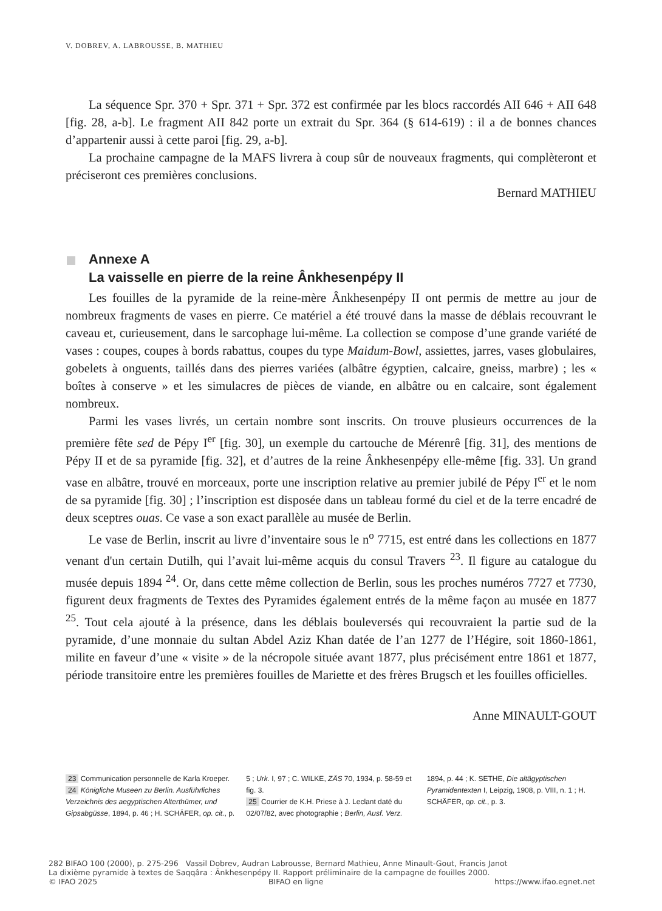V. DOBREV, A. LABROUSSE, B. MATHIEU
La séquence Spr. 370 + Spr. 371 + Spr. 372 est confirmée par les blocs raccordés AII 646 + AII 648 [fig. 28, a-b]. Le fragment AII 842 porte un extrait du Spr. 364 (§ 614-619) : il a de bonnes chances d’appartenir aussi à cette paroi [fig. 29, a-b].
La prochaine campagne de la MAFS livrera à coup sûr de nouveaux fragments, qui complèteront et préciseront ces premières conclusions.
Bernard MATHIEU
Annexe A
La vaisselle en pierre de la reine Ânkhesenpépy II
Les fouilles de la pyramide de la reine-mère Ânkhesenpépy II ont permis de mettre au jour de nombreux fragments de vases en pierre. Ce matériel a été trouvé dans la masse de déblais recouvrant le caveau et, curieusement, dans le sarcophage lui-même. La collection se compose d’une grande variété de vases : coupes, coupes à bords rabattus, coupes du type Maidum-Bowl, assiettes, jarres, vases globulaires, gobelets à onguents, taillés dans des pierres variées (albâtre égyptien, calcaire, gneiss, marbre) ; les « boîtes à conserve » et les simulacres de pièces de viande, en albâtre ou en calcaire, sont également nombreux.
Parmi les vases livrés, un certain nombre sont inscrits. On trouve plusieurs occurrences de la première fête sed de Pépy I<sup>er</sup> [fig. 30], un exemple du cartouche de Mérenrê [fig. 31], des mentions de Pépy II et de sa pyramide [fig. 32], et d’autres de la reine Ânkhesenpépy elle-même [fig. 33]. Un grand vase en albâtre, trouvé en morceaux, porte une inscription relative au premier jubilé de Pépy I<sup>er</sup> et le nom de sa pyramide [fig. 30] ; l’inscription est disposée dans un tableau formé du ciel et de la terre encadré de deux sceptres ouas. Ce vase a son exact parallèle au musée de Berlin.
Le vase de Berlin, inscrit au livre d’inventaire sous le n<sup>o</sup> 7715, est entré dans les collections en 1877 venant d'un certain Dutilh, qui l’avait lui-même acquis du consul Travers <sup>23</sup>. Il figure au catalogue du musée depuis 1894 <sup>24</sup>. Or, dans cette même collection de Berlin, sous les proches numéros 7727 et 7730, figurent deux fragments de Textes des Pyramides également entrés de la même façon au musée en 1877 <sup>25</sup>. Tout cela ajouté à la présence, dans les déblais bouleversés qui recouvraient la partie sud de la pyramide, d’une monnaie du sultan Abdel Aziz Khan datée de l’an 1277 de l’Hégire, soit 1860-1861, milite en faveur d’une « visite » de la nécropole située avant 1877, plus précisément entre 1861 et 1877, période transitoire entre les premières fouilles de Mariette et des frères Brugsch et les fouilles officielles.
Anne MINAULT-GOUT
23 Communication personnelle de Karla Kroeper.
24 Königliche Museen zu Berlin. Ausführliches Verzeichnis des aegyptischen Alterthümer, und Gipsabgüsse, 1894, p. 46 ; H. SCHÄFER, op. cit., p. 5 ; Urk. I, 97 ; C. WILKE, ZÄS 70, 1934, p. 58-59 et fig. 3.
25 Courrier de K.H. Priese à J. Leclant daté du 02/07/82, avec photographie ; Berlin, Ausf. Verz. 1894, p. 44 ; K. SETHE, Die altägyptischen Pyramidentexten I, Leipzig, 1908, p. VIII, n. 1 ; H. SCHÄFER, op. cit., p. 3.
282 BIFAO 100 (2000), p. 275-296 Vassil Dobrev, Audran Labrousse, Bernard Mathieu, Anne Minault-Gout, Francis Janot
La dixième pyramide à textes de Saqqâra : Ânkhesenpépy II. Rapport préliminaire de la campagne de fouilles 2000.
© IFAO 2025 BIFAO en ligne https://www.ifao.egnet.net